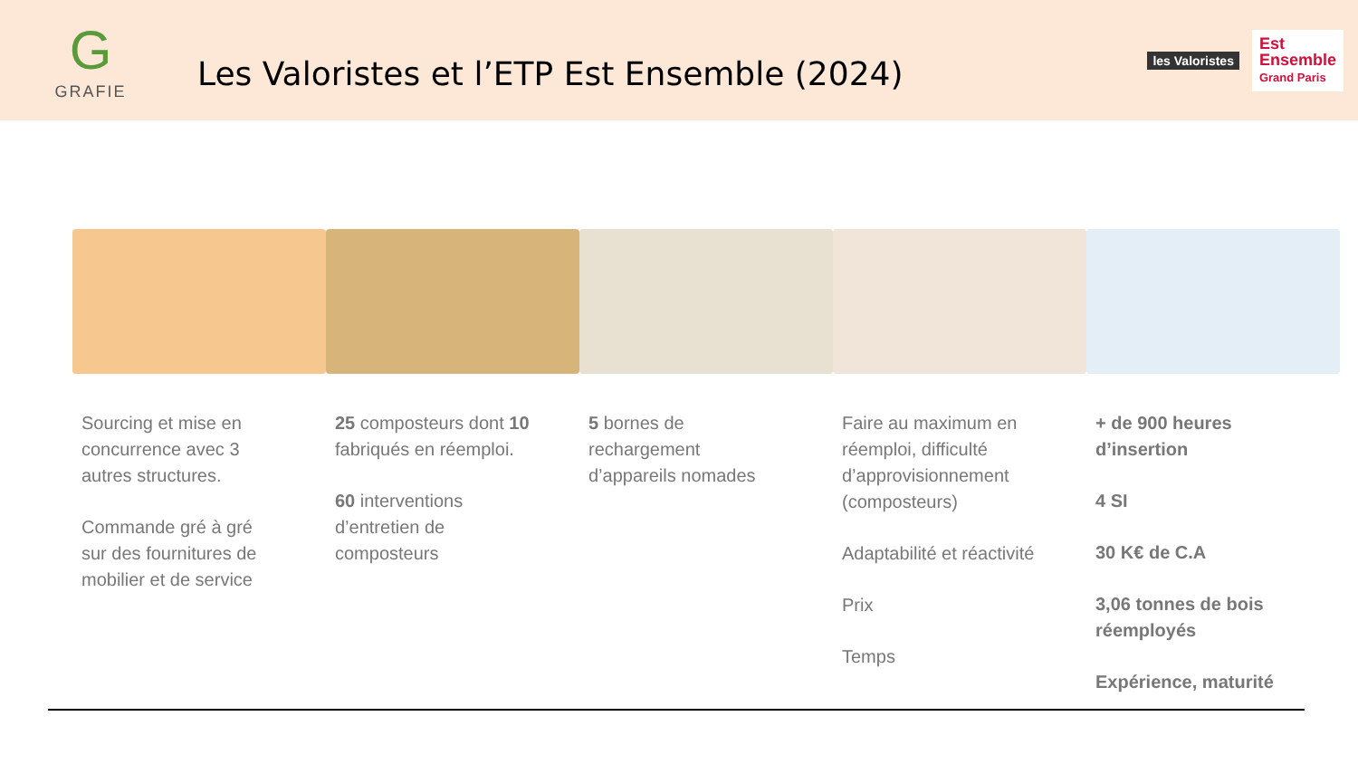G
GRAFIE
Les Valoristes et l’ETP Est Ensemble (2024)
les Valoristes
Est
Ensemble
Grand Paris
Sourcing et mise en concurrence avec 3 autres structures.
Commande gré à gré sur des fournitures de mobilier et de service
25 composteurs dont 10 fabriqués en réemploi.
60 interventions d’entretien de composteurs
5 bornes de rechargement d’appareils nomades
Faire au maximum en réemploi, difficulté d’approvisionnement (composteurs)
Adaptabilité et réactivité
Prix
Temps
+ de 900 heures d’insertion
4 SI
30 K€ de C.A
3,06 tonnes de bois réemployés
Expérience, maturité